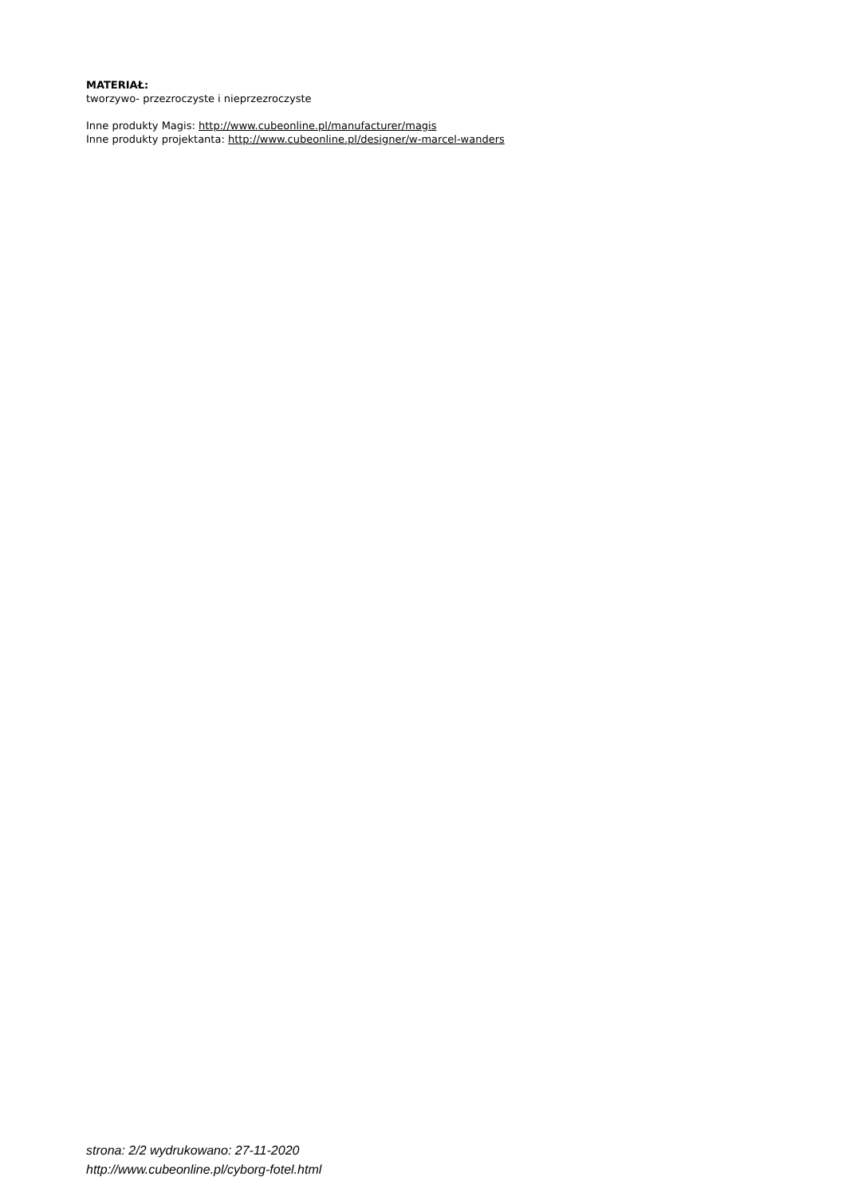MATERIAŁ:
tworzywo- przezroczyste i nieprzezroczyste
Inne produkty Magis: http://www.cubeonline.pl/manufacturer/magis
Inne produkty projektanta: http://www.cubeonline.pl/designer/w-marcel-wanders
strona: 2/2 wydrukowano: 27-11-2020
http://www.cubeonline.pl/cyborg-fotel.html